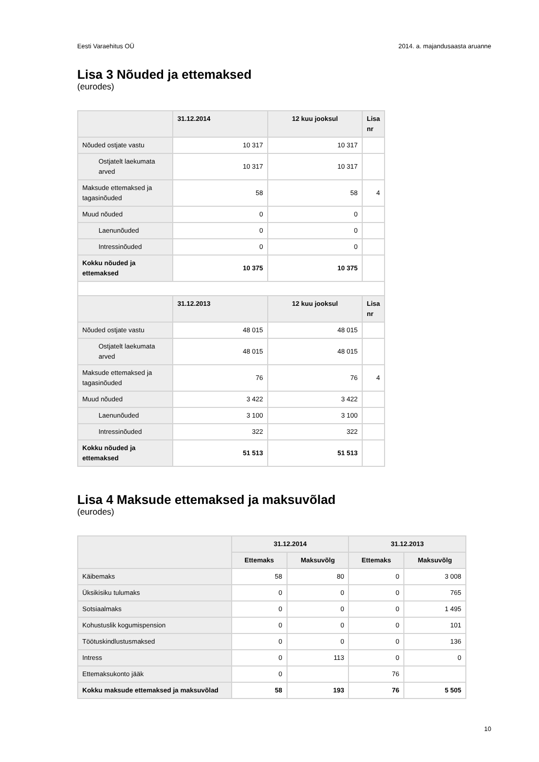Eesti Varaehitus OÜ 2014. a. majandusaasta aruanne
Lisa 3 Nõuded ja ettemaksed
(eurodes)
| | 31.12.2014 | 12 kuu jooksul | Lisa nr |
| --- | --- | --- | --- |
| Nõuded ostjate vastu | 10 317 | 10 317 | |
| Ostjatelt laekumata arved | 10 317 | 10 317 | |
| Maksude ettemaksed ja tagasinõuded | 58 | 58 | 4 |
| Muud nõuded | 0 | 0 | |
| Laenunõuded | 0 | 0 | |
| Intressinõuded | 0 | 0 | |
| Kokku nõuded ja ettemaksed | 10 375 | 10 375 | |
| | 31.12.2013 | 12 kuu jooksul | Lisa nr |
| Nõuded ostjate vastu | 48 015 | 48 015 | |
| Ostjatelt laekumata arved | 48 015 | 48 015 | |
| Maksude ettemaksed ja tagasinõuded | 76 | 76 | 4 |
| Muud nõuded | 3 422 | 3 422 | |
| Laenunõuded | 3 100 | 3 100 | |
| Intressinõuded | 322 | 322 | |
| Kokku nõuded ja ettemaksed | 51 513 | 51 513 | |
Lisa 4 Maksude ettemaksed ja maksuvõlad
(eurodes)
| | 31.12.2014 | | 31.12.2013 | |
| --- | --- | --- | --- | --- |
| | Ettemaks | Maksuvõlg | Ettemaks | Maksuvõlg |
| Käibemaks | 58 | 80 | 0 | 3 008 |
| Üksikisiku tulumaks | 0 | 0 | 0 | 765 |
| Sotsiaalmaks | 0 | 0 | 0 | 1 495 |
| Kohustuslik kogumispension | 0 | 0 | 0 | 101 |
| Töötuskindlustusmaksed | 0 | 0 | 0 | 136 |
| Intress | 0 | 113 | 0 | 0 |
| Ettemaksukonto jääk | 0 | | 76 | |
| Kokku maksude ettemaksed ja maksuvõlad | 58 | 193 | 76 | 5 505 |
10